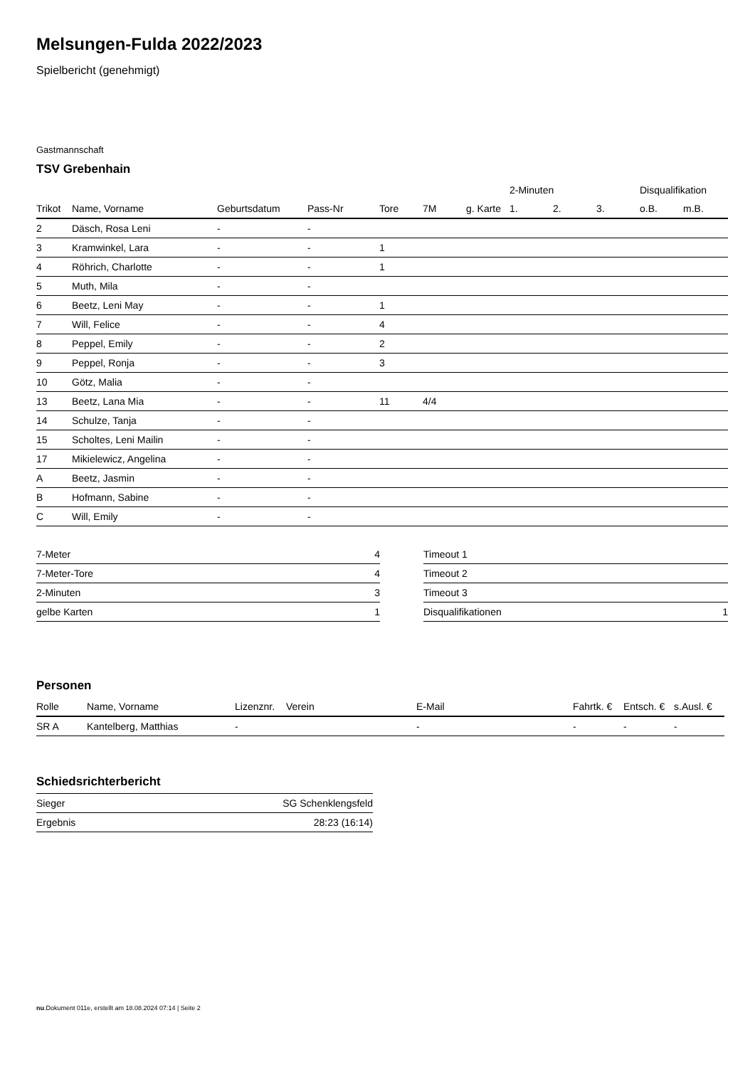Melsungen-Fulda 2022/2023
Spielbericht (genehmigt)
Gastmannschaft
TSV Grebenhain
| | | | | | | | 2-Minuten | | | Disqualifikation | |
| --- | --- | --- | --- | --- | --- | --- | --- | --- | --- | --- | --- |
| Trikot | Name, Vorname | Geburtsdatum | Pass-Nr | Tore | 7M | g. Karte | 1. | 2. | 3. | o.B. | m.B. |
| 2 | Däsch, Rosa Leni | - | - | | | | | | | | |
| 3 | Kramwinkel, Lara | - | - | 1 | | | | | | | |
| 4 | Röhrich, Charlotte | - | - | 1 | | | | | | | |
| 5 | Muth, Mila | - | - | | | | | | | | |
| 6 | Beetz, Leni May | - | - | 1 | | | | | | | |
| 7 | Will, Felice | - | - | 4 | | | | | | | |
| 8 | Peppel, Emily | - | - | 2 | | | | | | | |
| 9 | Peppel, Ronja | - | - | 3 | | | | | | | |
| 10 | Götz, Malia | - | - | | | | | | | | |
| 13 | Beetz, Lana Mia | - | - | 11 | 4/4 | | | | | | |
| 14 | Schulze, Tanja | - | - | | | | | | | | |
| 15 | Scholtes, Leni Mailin | - | - | | | | | | | | |
| 17 | Mikielewicz, Angelina | - | - | | | | | | | | |
| A | Beetz, Jasmin | - | - | | | | | | | | |
| B | Hofmann, Sabine | - | - | | | | | | | | |
| C | Will, Emily | - | - | | | | | | | | |
| 7-Meter | 4 |
| 7-Meter-Tore | 4 |
| 2-Minuten | 3 |
| gelbe Karten | 1 |
| Timeout 1 | |
| Timeout 2 | |
| Timeout 3 | |
| Disqualifikationen | 1 |
Personen
| Rolle | Name, Vorname | Lizenznr. | Verein | E-Mail | Fahrtk. € | Entsch. € | s.Ausl. € |
| --- | --- | --- | --- | --- | --- | --- | --- |
| SR A | Kantelberg, Matthias | - | | - | - | - | - |
Schiedsrichterbericht
| Sieger | SG Schenklengsfeld |
| Ergebnis | 28:23 (16:14) |
nu.Dokument 011e, erstellt am 18.08.2024 07:14 | Seite 2